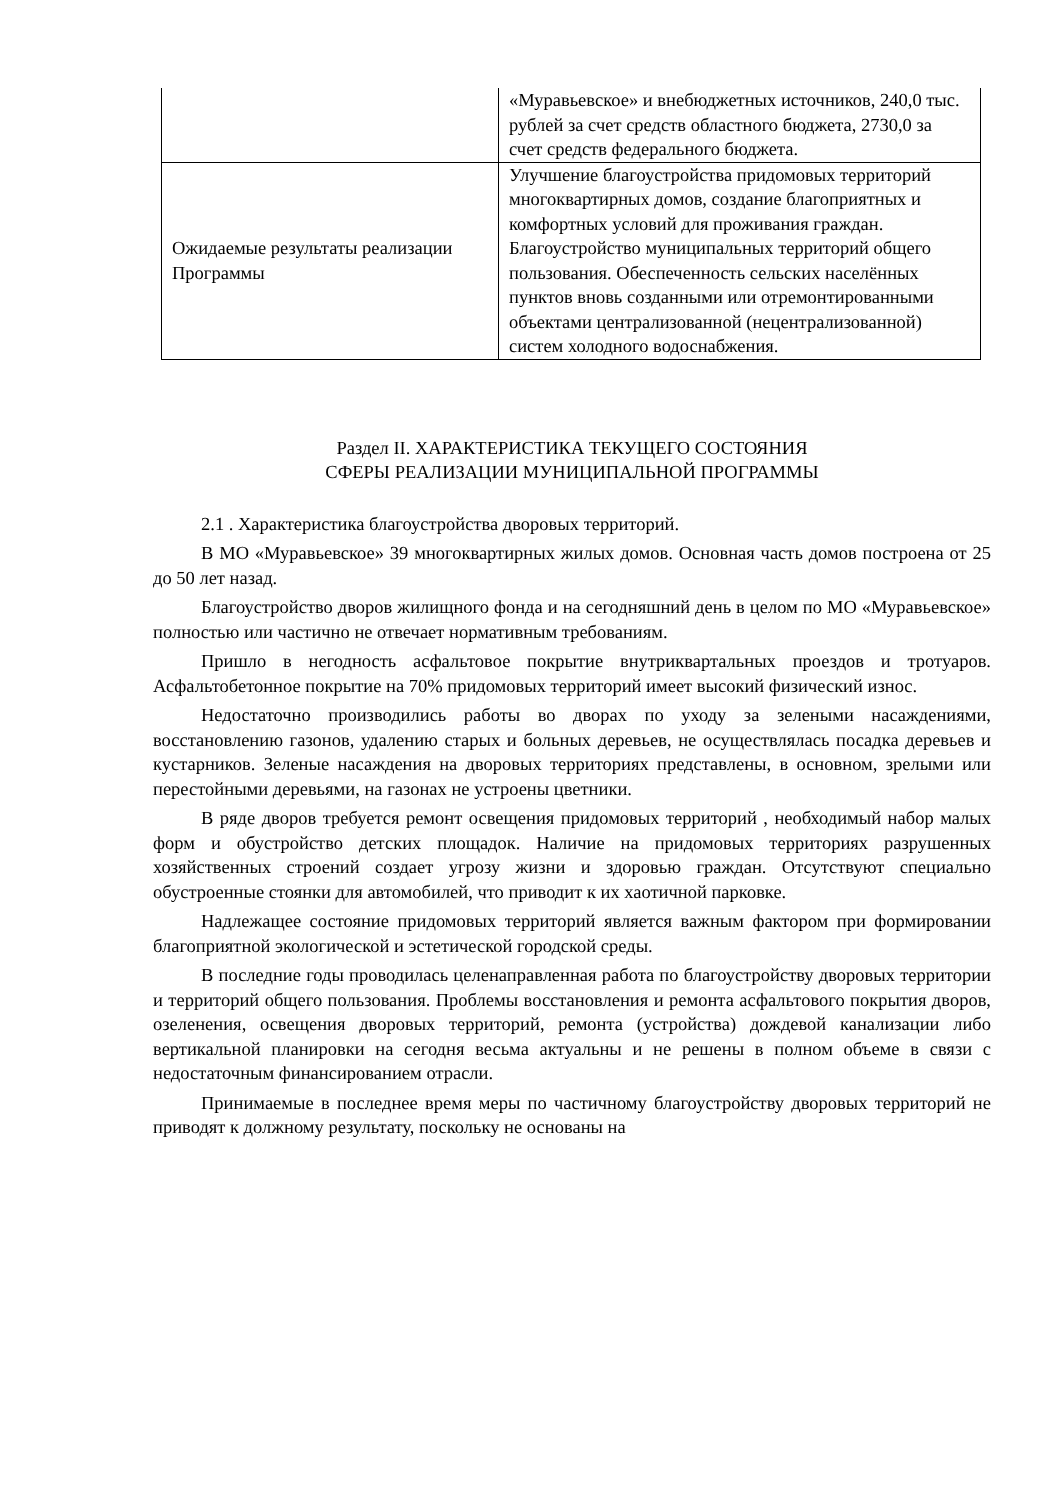| | «Муравьевское» и внебюджетных источников, 240,0 тыс. рублей за счет средств областного бюджета, 2730,0 за счет средств федерального бюджета. |
| Ожидаемые результаты реализации Программы | Улучшение благоустройства придомовых территорий многоквартирных домов, создание благоприятных и комфортных условий для проживания граждан. Благоустройство муниципальных территорий общего пользования. Обеспеченность сельских населённых пунктов вновь созданными или отремонтированными объектами централизованной (нецентрализованной) систем холодного водоснабжения. |
Раздел II. ХАРАКТЕРИСТИКА ТЕКУЩЕГО СОСТОЯНИЯ
СФЕРЫ РЕАЛИЗАЦИИ МУНИЦИПАЛЬНОЙ ПРОГРАММЫ
2.1 . Характеристика благоустройства дворовых территорий.
В МО «Муравьевское» 39 многоквартирных жилых домов. Основная часть домов построена от 25 до 50 лет назад.
Благоустройство дворов жилищного фонда и на сегодняшний день в целом по МО «Муравьевское» полностью или частично не отвечает нормативным требованиям.
Пришло в негодность асфальтовое покрытие внутриквартальных проездов и тротуаров. Асфальтобетонное покрытие на 70% придомовых территорий имеет высокий физический износ.
Недостаточно производились работы во дворах по уходу за зелеными насаждениями, восстановлению газонов, удалению старых и больных деревьев, не осуществлялась посадка деревьев и кустарников. Зеленые насаждения на дворовых территориях представлены, в основном, зрелыми или перестойными деревьями, на газонах не устроены цветники.
В ряде дворов требуется ремонт освещения придомовых территорий , необходимый набор малых форм и обустройство детских площадок. Наличие на придомовых территориях разрушенных хозяйственных строений создает угрозу жизни и здоровью граждан. Отсутствуют специально обустроенные стоянки для автомобилей, что приводит к их хаотичной парковке.
Надлежащее состояние придомовых территорий является важным фактором при формировании благоприятной экологической и эстетической городской среды.
В последние годы проводилась целенаправленная работа по благоустройству дворовых территории и территорий общего пользования. Проблемы восстановления и ремонта асфальтового покрытия дворов, озеленения, освещения дворовых территорий, ремонта (устройства) дождевой канализации либо вертикальной планировки на сегодня весьма актуальны и не решены в полном объеме в связи с недостаточным финансированием отрасли.
Принимаемые в последнее время меры по частичному благоустройству дворовых территорий не приводят к должному результату, поскольку не основаны на